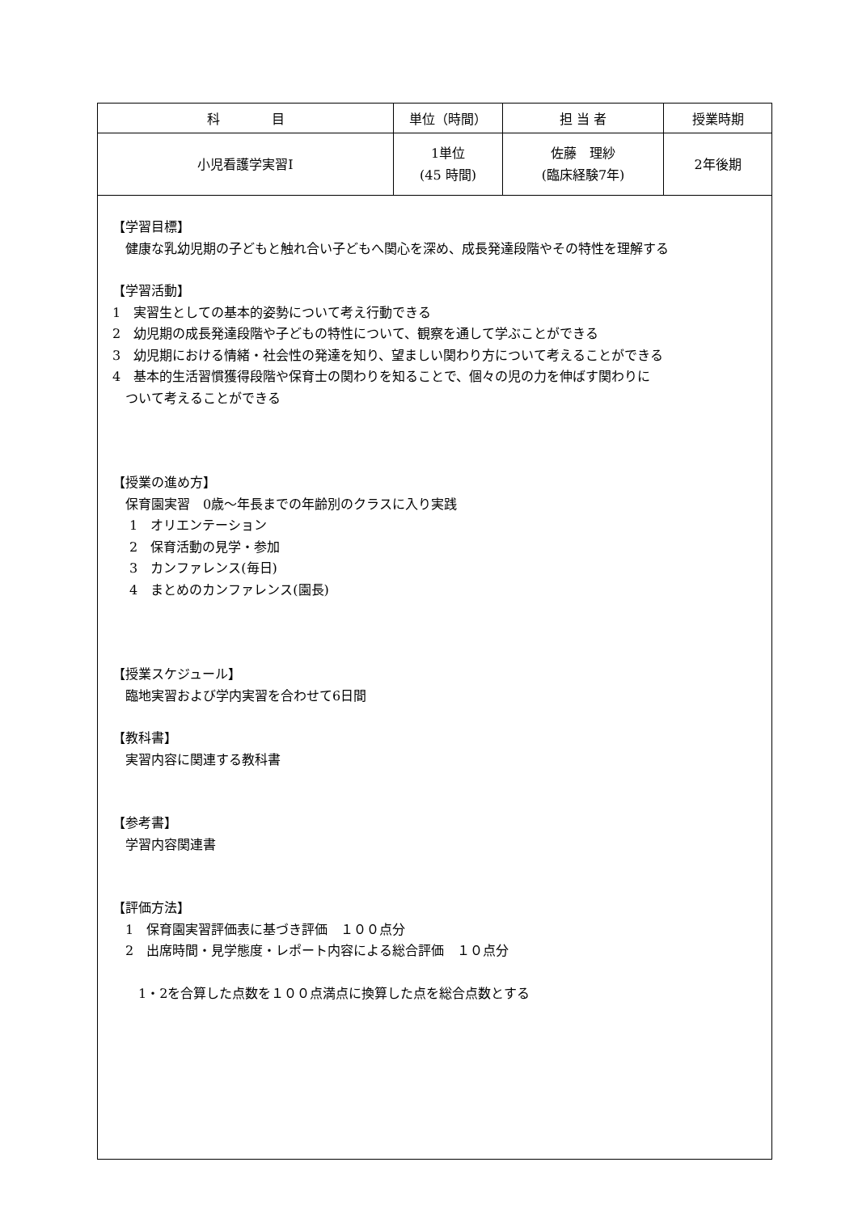| 科 目 | 単位（時間） | 担 当 者 | 授業時期 |
| --- | --- | --- | --- |
| 小児看護学実習Ⅰ | 1単位 (45 時間) | 佐藤 理紗 (臨床経験7年) | 2年後期 |
| 【学習目標】 健康な乳幼児期の子どもと触れ合い子どもへ関心を深め、成長発達段階やその特性を理解する 【学習活動】 1 実習生としての基本的姿勢について考え行動できる 2 幼児期の成長発達段階や子どもの特性について、観察を通して学ぶことができる 3 幼児期における情緒・社会性の発達を知り、望ましい関わり方について考えることができる 4 基本的生活習慣獲得段階や保育士の関わりを知ることで、個々の児の力を伸ばす関わりに ついて考えることができる 【授業の進め方】 保育園実習 0歳～年長までの年齢別のクラスに入り実践 1 オリエンテーション 2 保育活動の見学・参加 3 カンファレンス(毎日) 4 まとめのカンファレンス(園長) 【授業スケジュール】 臨地実習および学内実習を合わせて6日間 【教科書】 実習内容に関連する教科書 【参考書】 学習内容関連書 【評価方法】 1 保育園実習評価表に基づき評価 １００点分 2 出席時間・見学態度・レポート内容による総合評価 １０点分 1・2を合算した点数を１００点満点に換算した点を総合点数とする | | | |